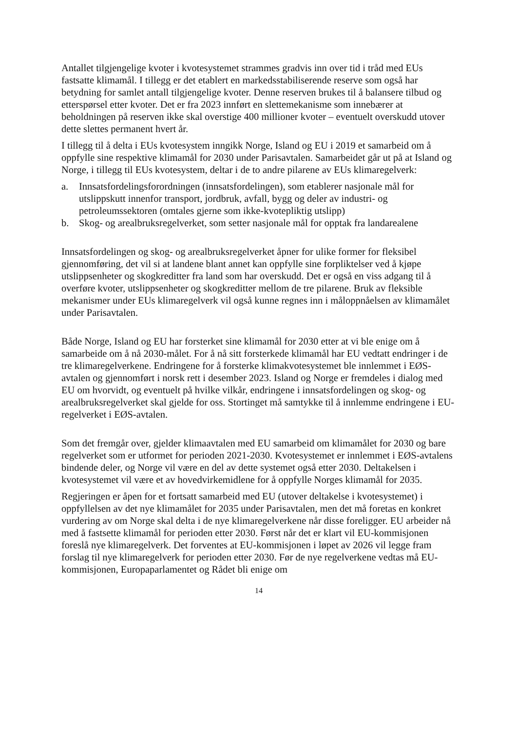Antallet tilgjengelige kvoter i kvotesystemet strammes gradvis inn over tid i tråd med EUs fastsatte klimamål. I tillegg er det etablert en markedsstabiliserende reserve som også har betydning for samlet antall tilgjengelige kvoter. Denne reserven brukes til å balansere tilbud og etterspørsel etter kvoter. Det er fra 2023 innført en slettemekanisme som innebærer at beholdningen på reserven ikke skal overstige 400 millioner kvoter – eventuelt overskudd utover dette slettes permanent hvert år.
I tillegg til å delta i EUs kvotesystem inngikk Norge, Island og EU i 2019 et samarbeid om å oppfylle sine respektive klimamål for 2030 under Parisavtalen. Samarbeidet går ut på at Island og Norge, i tillegg til EUs kvotesystem, deltar i de to andre pilarene av EUs klimaregelverk:
a. Innsatsfordelingsforordningen (innsatsfordelingen), som etablerer nasjonale mål for utslippskutt innenfor transport, jordbruk, avfall, bygg og deler av industri- og petroleumssektoren (omtales gjerne som ikke-kvotepliktig utslipp)
b. Skog- og arealbruksregelverket, som setter nasjonale mål for opptak fra landarealene
Innsatsfordelingen og skog- og arealbruksregelverket åpner for ulike former for fleksibel gjennomføring, det vil si at landene blant annet kan oppfylle sine forpliktelser ved å kjøpe utslippsenheter og skogkreditter fra land som har overskudd. Det er også en viss adgang til å overføre kvoter, utslippsenheter og skogkreditter mellom de tre pilarene. Bruk av fleksible mekanismer under EUs klimaregelverk vil også kunne regnes inn i måloppnåelsen av klimamålet under Parisavtalen.
Både Norge, Island og EU har forsterket sine klimamål for 2030 etter at vi ble enige om å samarbeide om å nå 2030-målet. For å nå sitt forsterkede klimamål har EU vedtatt endringer i de tre klimaregelverkene. Endringene for å forsterke klimakvotesystemet ble innlemmet i EØS-avtalen og gjennomført i norsk rett i desember 2023. Island og Norge er fremdeles i dialog med EU om hvorvidt, og eventuelt på hvilke vilkår, endringene i innsatsfordelingen og skog- og arealbruksregelverket skal gjelde for oss. Stortinget må samtykke til å innlemme endringene i EU-regelverket i EØS-avtalen.
Som det fremgår over, gjelder klimaavtalen med EU samarbeid om klimamålet for 2030 og bare regelverket som er utformet for perioden 2021-2030. Kvotesystemet er innlemmet i EØS-avtalens bindende deler, og Norge vil være en del av dette systemet også etter 2030. Deltakelsen i kvotesystemet vil være et av hovedvirkemidlene for å oppfylle Norges klimamål for 2035.
Regjeringen er åpen for et fortsatt samarbeid med EU (utover deltakelse i kvotesystemet) i oppfyllelsen av det nye klimamålet for 2035 under Parisavtalen, men det må foretas en konkret vurdering av om Norge skal delta i de nye klimaregelverkene når disse foreligger. EU arbeider nå med å fastsette klimamål for perioden etter 2030. Først når det er klart vil EU-kommisjonen foreslå nye klimaregelverk. Det forventes at EU-kommisjonen i løpet av 2026 vil legge fram forslag til nye klimaregelverk for perioden etter 2030. Før de nye regelverkene vedtas må EU-kommisjonen, Europaparlamentet og Rådet bli enige om
14